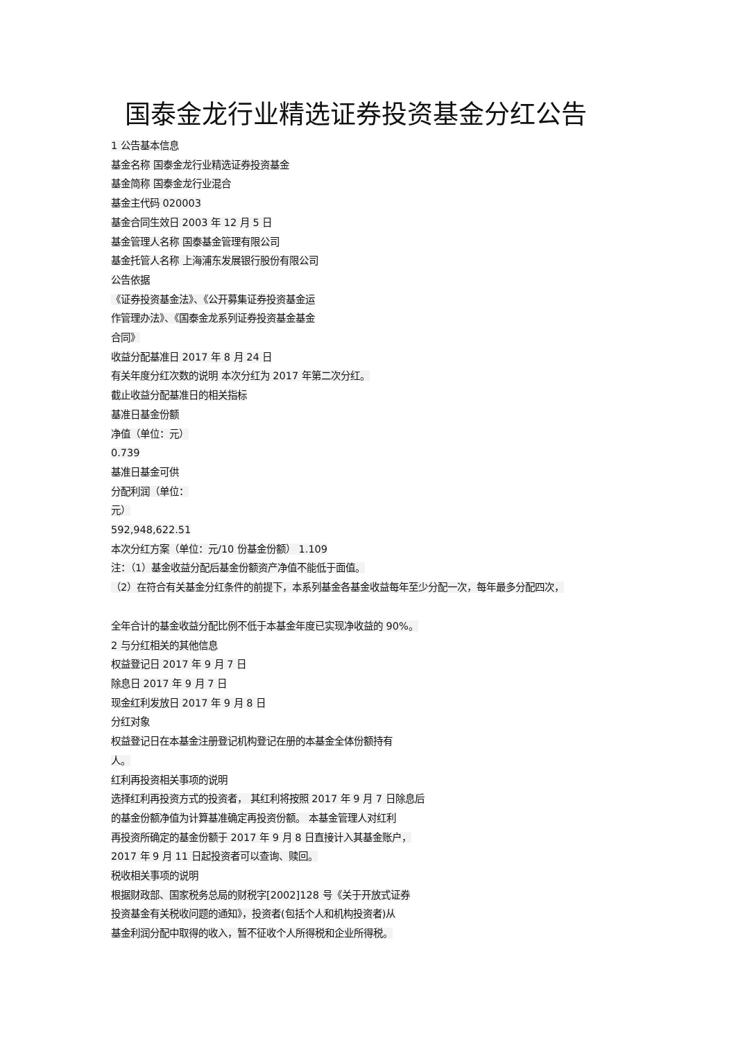国泰金龙行业精选证券投资基金分红公告
1 公告基本信息
基金名称 国泰金龙行业精选证券投资基金
基金简称 国泰金龙行业混合
基金主代码 020003
基金合同生效日 2003 年 12 月 5 日
基金管理人名称 国泰基金管理有限公司
基金托管人名称 上海浦东发展银行股份有限公司
公告依据
《证券投资基金法》、《公开募集证券投资基金运
作管理办法》、《国泰金龙系列证券投资基金基金
合同》
收益分配基准日 2017 年 8 月 24 日
有关年度分红次数的说明 本次分红为 2017 年第二次分红。
截止收益分配基准日的相关指标
基准日基金份额
净值（单位：元）
0.739
基准日基金可供
分配利润（单位：
元）
592,948,622.51
本次分红方案（单位：元/10 份基金份额） 1.109
注：（1）基金收益分配后基金份额资产净值不能低于面值。
（2）在符合有关基金分红条件的前提下，本系列基金各基金收益每年至少分配一次，每年最多分配四次，
全年合计的基金收益分配比例不低于本基金年度已实现净收益的 90%。
2 与分红相关的其他信息
权益登记日 2017 年 9 月 7 日
除息日 2017 年 9 月 7 日
现金红利发放日 2017 年 9 月 8 日
分红对象
权益登记日在本基金注册登记机构登记在册的本基金全体份额持有
人。
红利再投资相关事项的说明
选择红利再投资方式的投资者， 其红利将按照 2017 年 9 月 7 日除息后
的基金份额净值为计算基准确定再投资份额。 本基金管理人对红利
再投资所确定的基金份额于 2017 年 9 月 8 日直接计入其基金账户，
2017 年 9 月 11 日起投资者可以查询、赎回。
税收相关事项的说明
根据财政部、国家税务总局的财税字[2002]128 号《关于开放式证券
投资基金有关税收问题的通知》，投资者(包括个人和机构投资者)从
基金利润分配中取得的收入，暂不征收个人所得税和企业所得税。